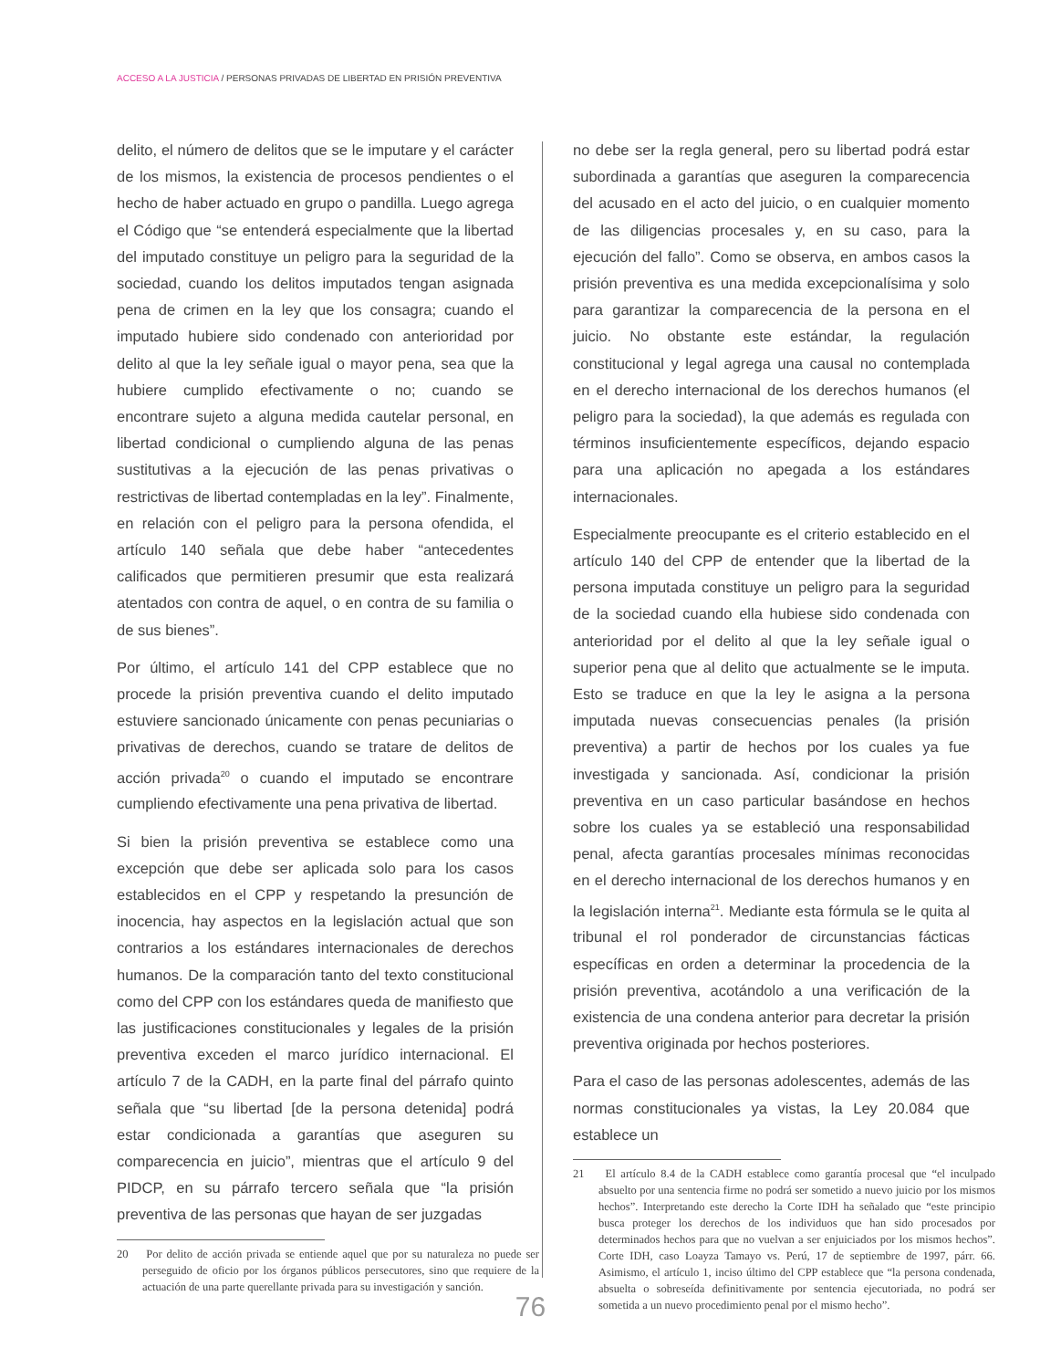ACCESO A LA JUSTICIA / PERSONAS PRIVADAS DE LIBERTAD EN PRISIÓN PREVENTIVA
delito, el número de delitos que se le imputare y el carácter de los mismos, la existencia de procesos pendientes o el hecho de haber actuado en grupo o pandilla. Luego agrega el Código que “se entenderá especialmente que la libertad del imputado constituye un peligro para la seguridad de la sociedad, cuando los delitos imputados tengan asignada pena de crimen en la ley que los consagra; cuando el imputado hubiere sido condenado con anterioridad por delito al que la ley señale igual o mayor pena, sea que la hubiere cumplido efectivamente o no; cuando se encontrare sujeto a alguna medida cautelar personal, en libertad condicional o cumpliendo alguna de las penas sustitutivas a la ejecución de las penas privativas o restrictivas de libertad contempladas en la ley”. Finalmente, en relación con el peligro para la persona ofendida, el artículo 140 señala que debe haber “antecedentes calificados que permitieren presumir que esta realizará atentados con contra de aquel, o en contra de su familia o de sus bienes”.
Por último, el artículo 141 del CPP establece que no procede la prisión preventiva cuando el delito imputado estuviere sancionado únicamente con penas pecuniarias o privativas de derechos, cuando se tratare de delitos de acción privada<sup>20</sup> o cuando el imputado se encontrare cumpliendo efectivamente una pena privativa de libertad.
Si bien la prisión preventiva se establece como una excepción que debe ser aplicada solo para los casos establecidos en el CPP y respetando la presunción de inocencia, hay aspectos en la legislación actual que son contrarios a los estándares internacionales de derechos humanos. De la comparación tanto del texto constitucional como del CPP con los estándares queda de manifiesto que las justificaciones constitucionales y legales de la prisión preventiva exceden el marco jurídico internacional. El artículo 7 de la CADH, en la parte final del párrafo quinto señala que “su libertad [de la persona detenida] podrá estar condicionada a garantías que aseguren su comparecencia en juicio”, mientras que el artículo 9 del PIDCP, en su párrafo tercero señala que “la prisión preventiva de las personas que hayan de ser juzgadas
20 Por delito de acción privada se entiende aquel que por su naturaleza no puede ser perseguido de oficio por los órganos públicos persecutores, sino que requiere de la actuación de una parte querellante privada para su investigación y sanción.
no debe ser la regla general, pero su libertad podrá estar subordinada a garantías que aseguren la comparecencia del acusado en el acto del juicio, o en cualquier momento de las diligencias procesales y, en su caso, para la ejecución del fallo”. Como se observa, en ambos casos la prisión preventiva es una medida excepcionalísima y solo para garantizar la comparecencia de la persona en el juicio. No obstante este estándar, la regulación constitucional y legal agrega una causal no contemplada en el derecho internacional de los derechos humanos (el peligro para la sociedad), la que además es regulada con términos insuficientemente específicos, dejando espacio para una aplicación no apegada a los estándares internacionales.
Especialmente preocupante es el criterio establecido en el artículo 140 del CPP de entender que la libertad de la persona imputada constituye un peligro para la seguridad de la sociedad cuando ella hubiese sido condenada con anterioridad por el delito al que la ley señale igual o superior pena que al delito que actualmente se le imputa. Esto se traduce en que la ley le asigna a la persona imputada nuevas consecuencias penales (la prisión preventiva) a partir de hechos por los cuales ya fue investigada y sancionada. Así, condicionar la prisión preventiva en un caso particular basándose en hechos sobre los cuales ya se estableció una responsabilidad penal, afecta garantías procesales mínimas reconocidas en el derecho internacional de los derechos humanos y en la legislación interna<sup>21</sup>. Mediante esta fórmula se le quita al tribunal el rol ponderador de circunstancias fácticas específicas en orden a determinar la procedencia de la prisión preventiva, acotándolo a una verificación de la existencia de una condena anterior para decretar la prisión preventiva originada por hechos posteriores.
Para el caso de las personas adolescentes, además de las normas constitucionales ya vistas, la Ley 20.084 que establece un
21 El artículo 8.4 de la CADH establece como garantía procesal que “el inculpado absuelto por una sentencia firme no podrá ser sometido a nuevo juicio por los mismos hechos”. Interpretando este derecho la Corte IDH ha señalado que “este principio busca proteger los derechos de los individuos que han sido procesados por determinados hechos para que no vuelvan a ser enjuiciados por los mismos hechos”. Corte IDH, caso Loayza Tamayo vs. Perú, 17 de septiembre de 1997, párr. 66. Asimismo, el artículo 1, inciso último del CPP establece que “la persona condenada, absuelta o sobreseída definitivamente por sentencia ejecutoriada, no podrá ser sometida a un nuevo procedimiento penal por el mismo hecho”.
76